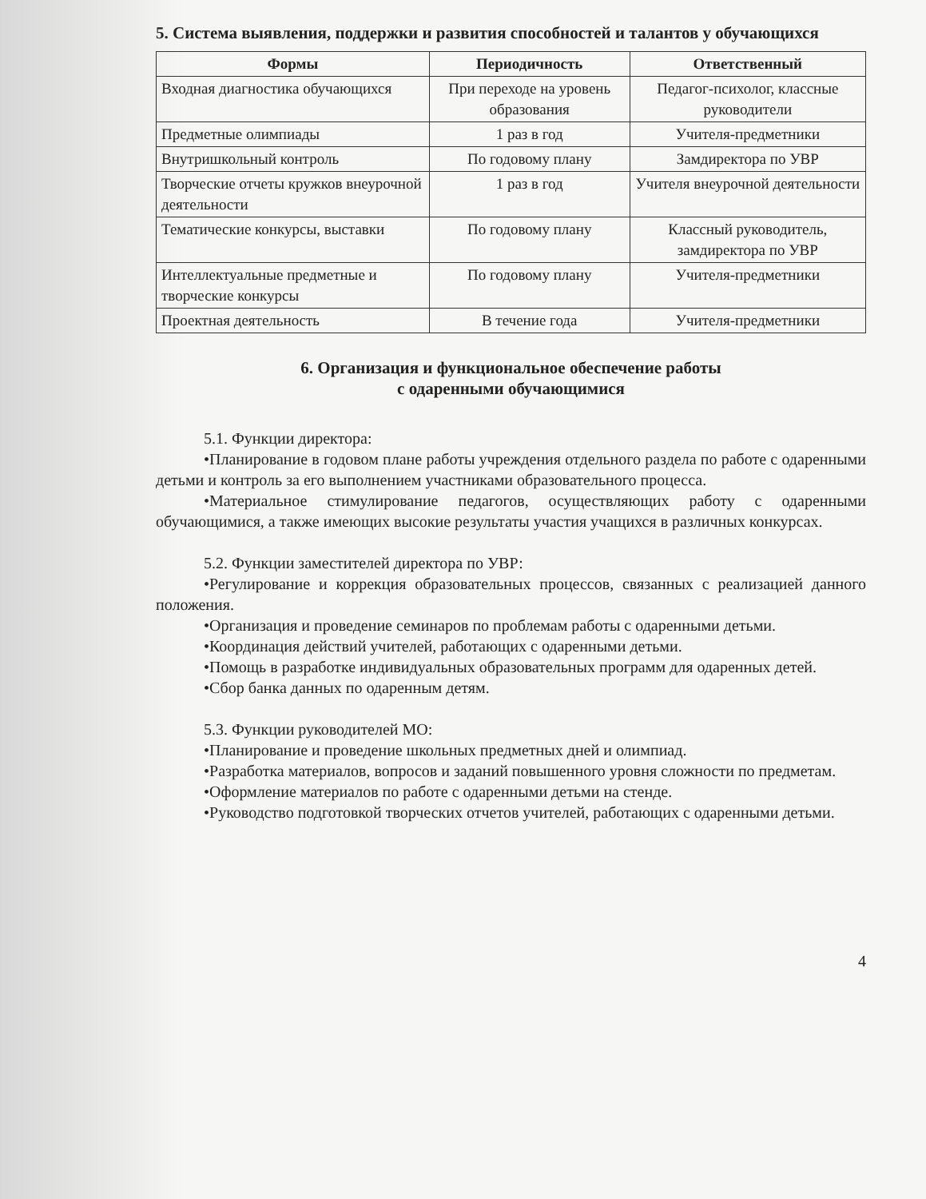5. Система выявления, поддержки и развития способностей и талантов у обучающихся
| Формы | Периодичность | Ответственный |
| --- | --- | --- |
| Входная диагностика обучающихся | При переходе на уровень образования | Педагог-психолог, классные руководители |
| Предметные олимпиады | 1 раз в год | Учителя-предметники |
| Внутришкольный контроль | По годовому плану | Замдиректора по УВР |
| Творческие отчеты кружков внеурочной деятельности | 1 раз в год | Учителя внеурочной деятельности |
| Тематические конкурсы, выставки | По годовому плану | Классный руководитель, замдиректора по УВР |
| Интеллектуальные предметные и творческие конкурсы | По годовому плану | Учителя-предметники |
| Проектная деятельность | В течение года | Учителя-предметники |
6. Организация и функциональное обеспечение работы
с одаренными обучающимися
5.1. Функции директора:
•Планирование в годовом плане работы учреждения отдельного раздела по работе с одаренными детьми и контроль за его выполнением участниками образовательного процесса.
•Материальное стимулирование педагогов, осуществляющих работу с одаренными обучающимися, а также имеющих высокие результаты участия учащихся в различных конкурсах.
5.2. Функции заместителей директора по УВР:
•Регулирование и коррекция образовательных процессов, связанных с реализацией данного положения.
•Организация и проведение семинаров по проблемам работы с одаренными детьми.
•Координация действий учителей, работающих с одаренными детьми.
•Помощь в разработке индивидуальных образовательных программ для одаренных детей.
•Сбор банка данных по одаренным детям.
5.3. Функции руководителей МО:
•Планирование и проведение школьных предметных дней и олимпиад.
•Разработка материалов, вопросов и заданий повышенного уровня сложности по предметам.
•Оформление материалов по работе с одаренными детьми на стенде.
•Руководство подготовкой творческих отчетов учителей, работающих с одаренными детьми.
4